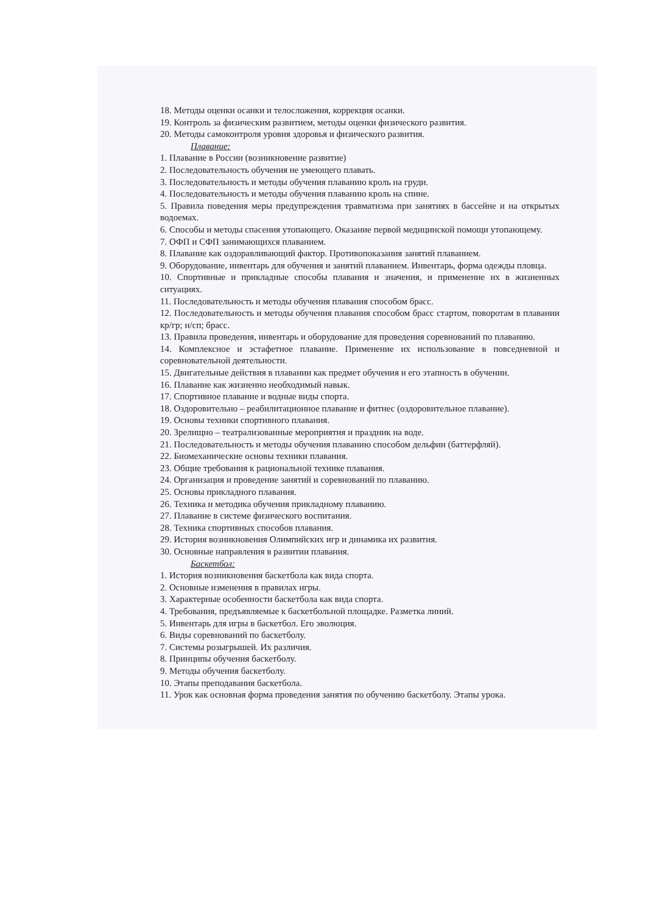18. Методы оценки осанки и телосложения, коррекция осанки.
19. Контроль за физическим развитием, методы оценки физического развития.
20. Методы самоконтроля уровня здоровья и физического развития.
Плавание:
1. Плавание в России (возникновение развитие)
2. Последовательность обучения не умеющего плавать.
3. Последовательность и методы обучения плаванию кроль на груди.
4. Последовательность и методы обучения плаванию кроль на спине.
5. Правила поведения меры предупреждения травматизма при занятиях в бассейне и на открытых водоемах.
6. Способы и методы спасения утопающего. Оказание первой медицинской помощи утопающему.
7. ОФП и СФП занимающихся плаванием.
8. Плавание как оздоравливающий фактор. Противопоказания занятий плаванием.
9. Оборудование, инвентарь для обучения и занятий плаванием. Инвентарь, форма одежды пловца.
10. Спортивные и прикладные способы плавания и значения, и применение их в жизненных ситуациях.
11. Последовательность и методы обучения плавания способом брасс.
12. Последовательность и методы обучения плавания способом брасс стартом, поворотам в плавании кр/гр; н/сп; брасс.
13. Правила проведения, инвентарь и оборудование для проведения соревнований по плаванию.
14. Комплексное и эстафетное плавание. Применение их использование в повседневной и соревновательной деятельности.
15. Двигательные действия в плавании как предмет обучения и его этапность в обучении.
16. Плавание как жизненно необходимый навык.
17. Спортивное плавание и водные виды спорта.
18. Оздоровительно – реабилитационное плавание и фитнес (оздоровительное плавание).
19. Основы техники спортивного плавания.
20. Зрелищно – театрализованные мероприятия и праздник на воде.
21. Последовательность и методы обучения плаванию способом дельфин (баттерфляй).
22. Биомеханические основы техники плавания.
23. Общие требования к рациональной технике плавания.
24. Организация и проведение занятий и соревнований по плаванию.
25. Основы прикладного плавания.
26. Техника и методика обучения прикладному плаванию.
27. Плавание в системе физического воспитания.
28. Техника спортивных способов плавания.
29. История возникновения Олимпийских игр и динамика их развития.
30. Основные направления в развитии плавания.
Баскетбол:
1. История возникновения баскетбола как вида спорта.
2. Основные изменения в правилах игры.
3. Характерные особенности баскетбола как вида спорта.
4. Требования, предъявляемые к баскетбольной площадке. Разметка линий.
5. Инвентарь для игры в баскетбол. Его эволюция.
6. Виды соревнований по баскетболу.
7. Системы розыгрышей. Их различия.
8. Принципы обучения баскетболу.
9. Методы обучения баскетболу.
10. Этапы преподавания баскетбола.
11. Урок как основная форма проведения занятия по обучению баскетболу. Этапы урока.